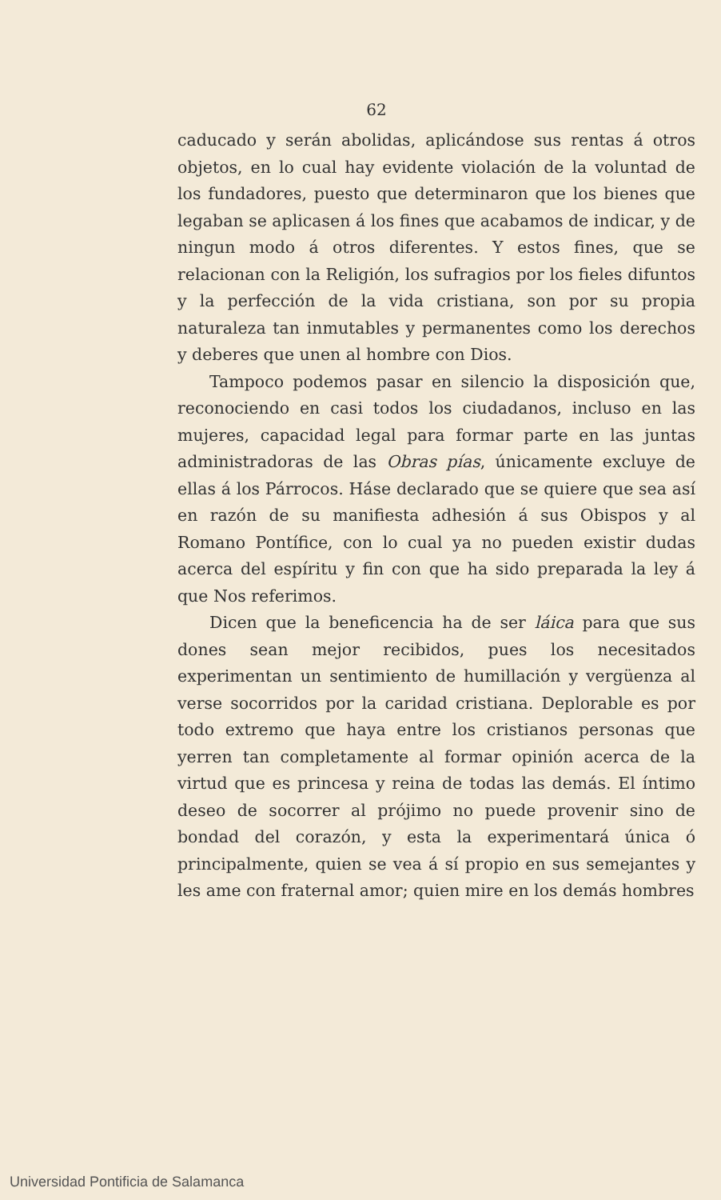62
caducado y serán abolidas, aplicándose sus rentas á otros objetos, en lo cual hay evidente violación de la voluntad de los fundadores, puesto que determinaron que los bienes que legaban se aplicasen á los fines que acabamos de indicar, y de ningun modo á otros diferentes. Y estos fines, que se relacionan con la Religión, los sufragios por los fieles difuntos y la perfección de la vida cristiana, son por su propia naturaleza tan inmutables y permanentes como los derechos y deberes que unen al hombre con Dios.
Tampoco podemos pasar en silencio la disposición que, reconociendo en casi todos los ciudadanos, incluso en las mujeres, capacidad legal para formar parte en las juntas administradoras de las Obras pías, únicamente excluye de ellas á los Párrocos. Háse declarado que se quiere que sea así en razón de su manifiesta adhesión á sus Obispos y al Romano Pontífice, con lo cual ya no pueden existir dudas acerca del espíritu y fin con que ha sido preparada la ley á que Nos referimos.
Dicen que la beneficencia ha de ser láica para que sus dones sean mejor recibidos, pues los necesitados experimentan un sentimiento de humillación y vergüenza al verse socorridos por la caridad cristiana. Deplorable es por todo extremo que haya entre los cristianos personas que yerren tan completamente al formar opinión acerca de la virtud que es princesa y reina de todas las demás. El íntimo deseo de socorrer al prójimo no puede provenir sino de bondad del corazón, y esta la experimentará única ó principalmente, quien se vea á sí propio en sus semejantes y les ame con fraternal amor; quien mire en los demás hombres
Universidad Pontificia de Salamanca